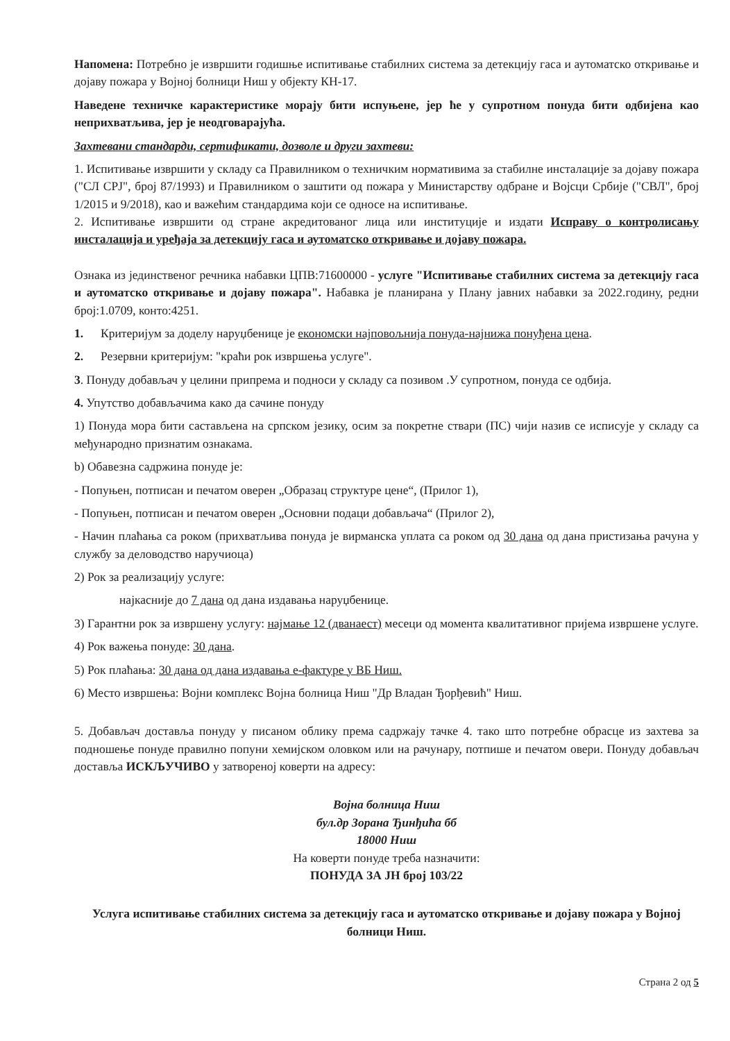Напомена: Потребно је извршити годишње испитивање стабилних система за детекцију гаса и аутоматско откривање и дојаву пожара у Војној болници Ниш у објекту КН-17.
Наведене техничке карактеристике морају бити испуњене, јер ће у супротном понуда бити одбијена као неприхватљива, јер је неодговарајућа.
Захтевани стандарди, сертификати, дозволе и други захтеви:
1. Испитивање извршити у складу са Правилником о техничким нормативима за стабилне инсталације за дојаву пожара ("СЛ СРЈ", број 87/1993) и Правилником о заштити од пожара у Министарству одбране и Војсци Србије ("СВЛ", број 1/2015 и 9/2018), као и важећим стандардима који се односе на испитивање.
2. Испитивање извршити од стране акредитованог лица или институције и издати Исправу о контролисању инсталација и уређаја за детекцију гаса и аутоматско откривање и дојаву пожара.
Ознака из јединственог речника набавки ЦПВ:71600000 - услуге "Испитивање стабилних система за детекцију гаса и аутоматско откривање и дојаву пожара". Набавка је планирана у Плану јавних набавки за 2022.годину, редни број:1.0709, конто:4251.
1. Критеријум за доделу наруџбенице је економски најповољнија понуда-најнижа понуђена цена.
2. Резервни критеријум: "краћи рок извршења услуге".
3. Понуду добављач у целини припрема и подноси у складу са позивом .У супротном, понуда се одбија.
4. Упутство добављачима како да сачине понуду
1) Понуда мора бити састављена на српском језику, осим за покретне ствари (ПС) чији назив се исписује у складу са међународно признатим ознакама.
b) Обавезна садржина понуде је:
- Попуњен, потписан и печатом оверен „Образац структуре цене“, (Прилог 1),
- Попуњен, потписан и печатом оверен „Основни подаци добављача“ (Прилог 2),
- Начин плаћања са роком (прихватљива понуда је вирманска уплата са роком од 30 дана од дана пристизања рачуна у службу за деловодство наручиоца)
2) Рок за реализацију услуге:
најкасније до 7 дана од дана издавања наруџбенице.
3) Гарантни рок за извршену услугу: најмање 12 (дванаест) месеци од момента квалитативног пријема извршене услуге.
4) Рок важења понуде: 30 дана.
5) Рок плаћања: 30 дана од дана издавања е-фактуре у ВБ Ниш.
6) Место извршења: Војни комплекс Војна болница Ниш "Др Владан Ђорђевић" Ниш.
5. Добављач доставља понуду у писаном облику према садржају тачке 4. тако што потребне обрасце из захтева за подношење понуде правилно попуни хемијском оловком или на рачунару, потпише и печатом овери. Понуду добављач доставља ИСКЉУЧИВО у затвореној коверти на адресу:
Војна болница Ниш
бул.др Зорана Ђинђића бб
18000 Ниш
На коверти понуде треба назначити:
ПОНУДА ЗА ЈН број 103/22
Услуга испитивање стабилних система за детекцију гаса и аутоматско откривање и дојаву пожара у Војној болници Ниш.
Страна 2 од 5